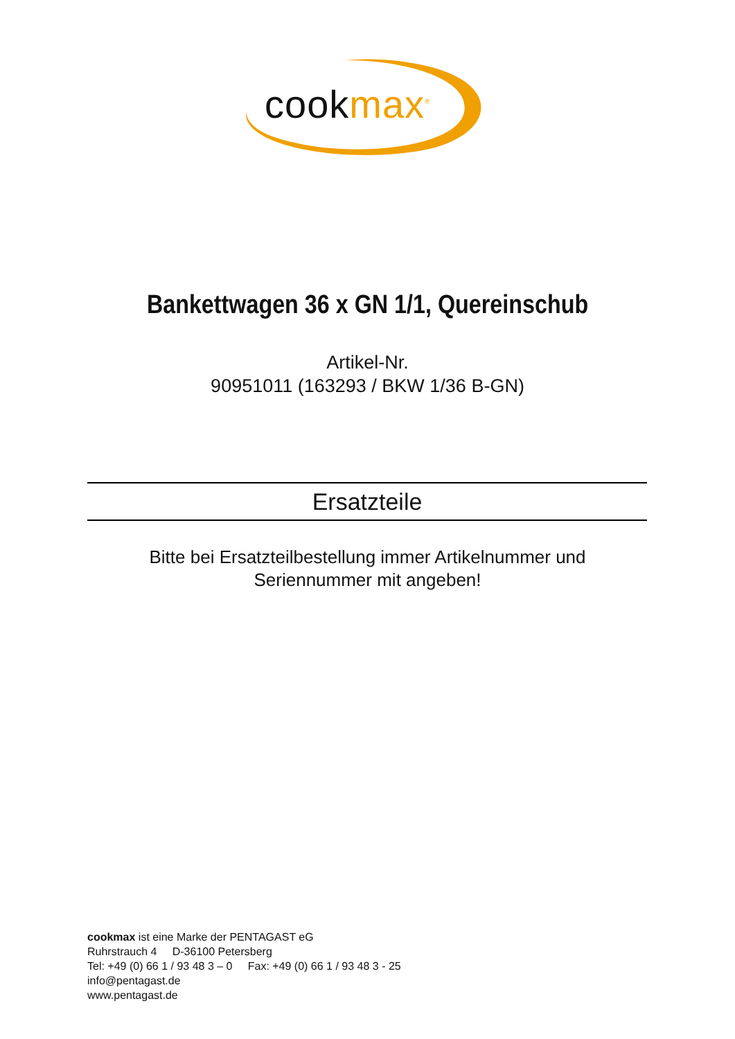cookmax<sup>®</sup>
Bankettwagen 36 x GN 1/1, Quereinschub
Artikel-Nr.
90951011 (163293 / BKW 1/36 B-GN)
Ersatzteile
Bitte bei Ersatzteilbestellung immer Artikelnummer und
Seriennummer mit angeben!
cookmax ist eine Marke der PENTAGAST eG
Ruhrstrauch 4 D-36100 Petersberg
Tel: +49 (0) 66 1 / 93 48 3 – 0 Fax: +49 (0) 66 1 / 93 48 3 - 25
info@pentagast.de
www.pentagast.de